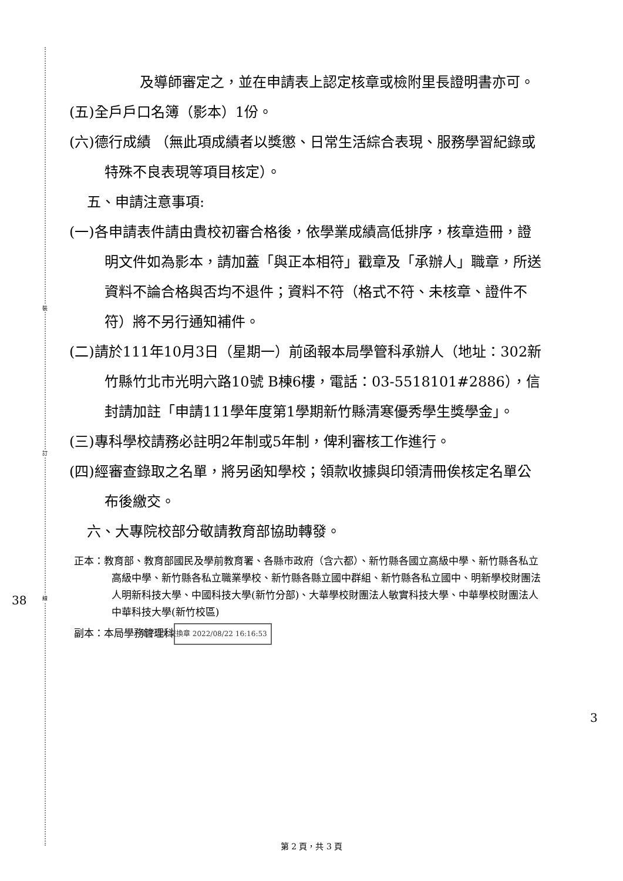裝
訂
線
38
3
及導師審定之，並在申請表上認定核章或檢附里長證明書亦可。
(五)全戶戶口名簿（影本）1份。
(六)德行成績 （無此項成績者以獎懲、日常生活綜合表現、服務學習紀錄或特殊不良表現等項目核定）。
五、申請注意事項:
(一)各申請表件請由貴校初審合格後，依學業成績高低排序，核章造冊，證明文件如為影本，請加蓋「與正本相符」戳章及「承辦人」職章，所送資料不論合格與否均不退件；資料不符（格式不符、未核章、證件不符）將不另行通知補件。
(二)請於111年10月3日（星期一）前函報本局學管科承辦人（地址：302新竹縣竹北市光明六路10號 B棟6樓，電話：03-5518101#2886），信封請加註「申請111學年度第1學期新竹縣清寒優秀學生獎學金」。
(三)專科學校請務必註明2年制或5年制，俾利審核工作進行。
(四)經審查錄取之名單，將另函知學校；領款收據與印領清冊俟核定名單公布後繳交。
六、大專院校部分敬請教育部協助轉發。
正本：教育部、教育部國民及學前教育署、各縣市政府（含六都）、新竹縣各國立高級中學、新竹縣各私立高級中學、新竹縣各私立職業學校、新竹縣各縣立國中群組、新竹縣各私立國中、明新學校財團法人明新科技大學、中國科技大學(新竹分部)、大華學校財團法人敏實科技大學、中華學校財團法人中華科技大學(新竹校區)
副本：本局學務管理科 電子公文交換章 2022/08/22 16:16:53
第 2 頁，共 3 頁